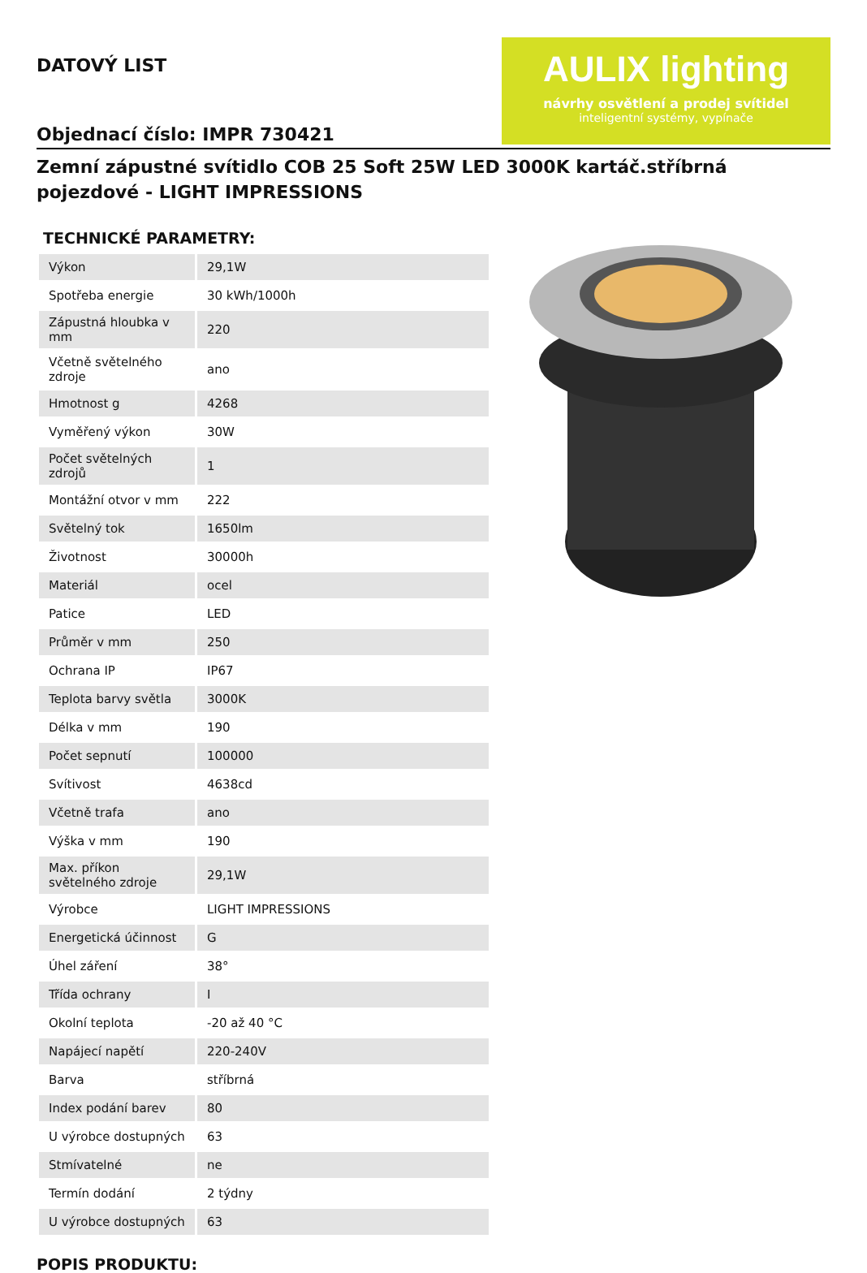DATOVÝ LIST
Objednací číslo: IMPR 730421
AULIX lighting
návrhy osvětlení a prodej svítidel
inteligentní systémy, vypínače
Zemní zápustné svítidlo COB 25 Soft 25W LED 3000K kartáč.stříbrná pojezdové - LIGHT IMPRESSIONS
TECHNICKÉ PARAMETRY:
| Výkon | 29,1W |
| Spotřeba energie | 30 kWh/1000h |
| Zápustná hloubka v mm | 220 |
| Včetně světelného zdroje | ano |
| Hmotnost g | 4268 |
| Vyměřený výkon | 30W |
| Počet světelných zdrojů | 1 |
| Montážní otvor v mm | 222 |
| Světelný tok | 1650lm |
| Životnost | 30000h |
| Materiál | ocel |
| Patice | LED |
| Průměr v mm | 250 |
| Ochrana IP | IP67 |
| Teplota barvy světla | 3000K |
| Délka v mm | 190 |
| Počet sepnutí | 100000 |
| Svítivost | 4638cd |
| Včetně trafa | ano |
| Výška v mm | 190 |
| Max. příkon světelného zdroje | 29,1W |
| Výrobce | LIGHT IMPRESSIONS |
| Energetická účinnost | G |
| Úhel záření | 38° |
| Třída ochrany | I |
| Okolní teplota | -20 až 40 °C |
| Napájecí napětí | 220-240V |
| Barva | stříbrná |
| Index podání barev | 80 |
| U výrobce dostupných | 63 |
| Stmívatelné | ne |
| Termín dodání | 2 týdny |
| U výrobce dostupných | 63 |
POPIS PRODUKTU: